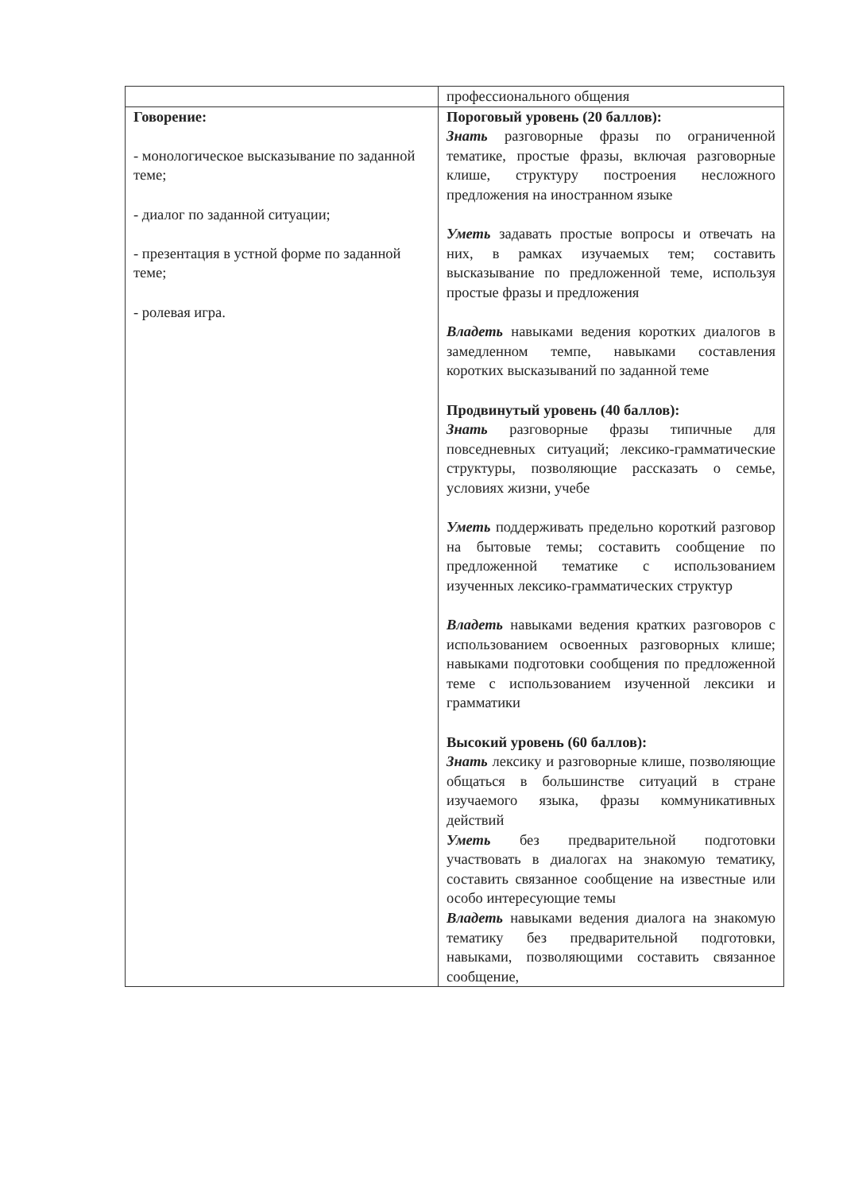| | профессионального общения |
| Говорение: - монологическое высказывание по заданной теме; - диалог по заданной ситуации; - презентация в устной форме по заданной теме; - ролевая игра. | Пороговый уровень (20 баллов): Знать разговорные фразы по ограниченной тематике, простые фразы, включая разговорные клише, структуру построения несложного предложения на иностранном языке Уметь задавать простые вопросы и отвечать на них, в рамках изучаемых тем; составить высказывание по предложенной теме, используя простые фразы и предложения Владеть навыками ведения коротких диалогов в замедленном темпе, навыками составления коротких высказываний по заданной теме Продвинутый уровень (40 баллов): Знать разговорные фразы типичные для повседневных ситуаций; лексико-грамматические структуры, позволяющие рассказать о семье, условиях жизни, учебе Уметь поддерживать предельно короткий разговор на бытовые темы; составить сообщение по предложенной тематике с использованием изученных лексико-грамматических структур Владеть навыками ведения кратких разговоров с использованием освоенных разговорных клише; навыками подготовки сообщения по предложенной теме с использованием изученной лексики и грамматики Высокий уровень (60 баллов): Знать лексику и разговорные клише, позволяющие общаться в большинстве ситуаций в стране изучаемого языка, фразы коммуникативных действий Уметь без предварительной подготовки участвовать в диалогах на знакомую тематику, составить связанное сообщение на известные или особо интересующие темы Владеть навыками ведения диалога на знакомую тематику без предварительной подготовки, навыками, позволяющими составить связанное сообщение, |